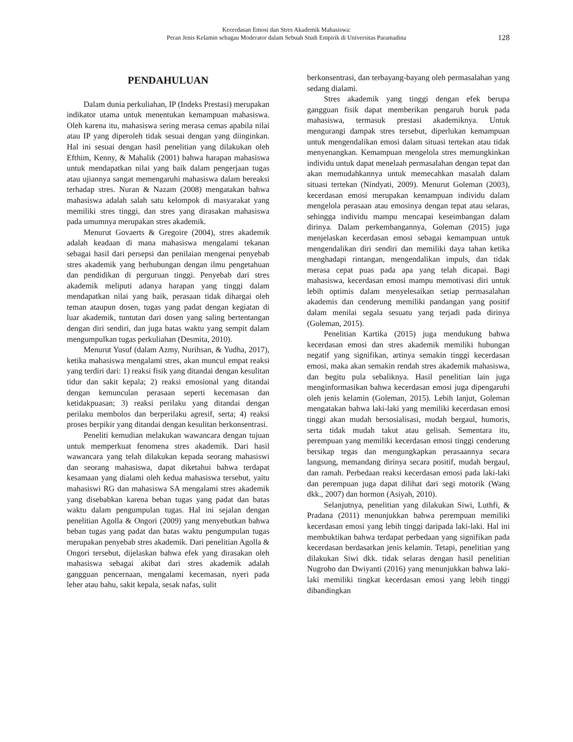Kecerdasan Emosi dan Stres Akademik Mahasiswa:
Peran Jenis Kelamin sebagau Moderator dalam Sebuah Studi Empirik di Universitas Paramadina
128
PENDAHULUAN
Dalam dunia perkuliahan, IP (Indeks Prestasi) merupakan indikator utama untuk menentukan kemampuan mahasiswa. Oleh karena itu, mahasiswa sering merasa cemas apabila nilai atau IP yang diperoleh tidak sesuai dengan yang diinginkan. Hal ini sesuai dengan hasil penelitian yang dilakukan oleh Efthim, Kenny, & Mahalik (2001) bahwa harapan mahasiswa untuk mendapatkan nilai yang baik dalam pengerjaan tugas atau ujiannya sangat memengaruhi mahasiswa dalam bereaksi terhadap stres. Nuran & Nazam (2008) mengatakan bahwa mahasiswa adalah salah satu kelompok di masyarakat yang memiliki stres tinggi, dan stres yang dirasakan mahasiswa pada umumnya merupakan stres akademik.
Menurut Govaerts & Gregoire (2004), stres akademik adalah keadaan di mana mahasiswa mengalami tekanan sebagai hasil dari persepsi dan penilaian mengenai penyebab stres akademik yang berhubungan dengan ilmu pengetahuan dan pendidikan di perguruan tinggi. Penyebab dari stres akademik meliputi adanya harapan yang tinggi dalam mendapatkan nilai yang baik, perasaan tidak dihargai oleh teman ataupun dosen, tugas yang padat dengan kegiatan di luar akademik, tuntutan dari dosen yang saling bertentangan dengan diri sendiri, dan juga batas waktu yang sempit dalam mengumpulkan tugas perkuliahan (Desmita, 2010).
Menurut Yusuf (dalam Azmy, Nurihsan, & Yudha, 2017), ketika mahasiswa mengalami stres, akan muncul empat reaksi yang terdiri dari: 1) reaksi fisik yang ditandai dengan kesulitan tidur dan sakit kepala; 2) reaksi emosional yang ditandai dengan kemunculan perasaan seperti kecemasan dan ketidakpuasan; 3) reaksi perilaku yang ditandai dengan perilaku membolos dan berperilaku agresif, serta; 4) reaksi proses berpikir yang ditandai dengan kesulitan berkonsentrasi.
Peneliti kemudian melakukan wawancara dengan tujuan untuk memperkuat fenomena stres akademik. Dari hasil wawancara yang telah dilakukan kepada seorang mahasiswi dan seorang mahasiswa, dapat diketahui bahwa terdapat kesamaan yang dialami oleh kedua mahasiswa tersebut, yaitu mahasiswi RG dan mahasiswa SA mengalami stres akademik yang disebabkan karena beban tugas yang padat dan batas waktu dalam pengumpulan tugas. Hal ini sejalan dengan penelitian Agolla & Ongori (2009) yang menyebutkan bahwa beban tugas yang padat dan batas waktu pengumpulan tugas merupakan penyebab stres akademik. Dari penelitian Agolla & Ongori tersebut, dijelaskan bahwa efek yang dirasakan oleh mahasiswa sebagai akibat dari stres akademik adalah gangguan pencernaan, mengalami kecemasan, nyeri pada leher atau bahu, sakit kepala, sesak nafas, sulit
berkonsentrasi, dan terbayang-bayang oleh permasalahan yang sedang dialami.
Stres akademik yang tinggi dengan efek berupa gangguan fisik dapat memberikan pengaruh buruk pada mahasiswa, termasuk prestasi akademiknya. Untuk mengurangi dampak stres tersebut, diperlukan kemampuan untuk mengendalikan emosi dalam situasi tertekan atau tidak menyenangkan. Kemampuan mengelola stres memungkinkan individu untuk dapat menelaah permasalahan dengan tepat dan akan memudahkannya untuk memecahkan masalah dalam situasi tertekan (Nindyati, 2009). Menurut Goleman (2003), kecerdasan emosi merupakan kemampuan individu dalam mengelola perasaan atau emosinya dengan tepat atau selaras, sehingga individu mampu mencapai keseimbangan dalam dirinya. Dalam perkembangannya, Goleman (2015) juga menjelaskan kecerdasan emosi sebagai kemampuan untuk mengendalikan diri sendiri dan memiliki daya tahan ketika menghadapi rintangan, mengendalikan impuls, dan tidak merasa cepat puas pada apa yang telah dicapai. Bagi mahasiswa, kecerdasan emosi mampu memotivasi diri untuk lebih optimis dalam menyelesaikan setiap permasalahan akademis dan cenderung memiliki pandangan yang positif dalam menilai segala sesuatu yang terjadi pada dirinya (Goleman, 2015).
Penelitian Kartika (2015) juga mendukung bahwa kecerdasan emosi dan stres akademik memiliki hubungan negatif yang signifikan, artinya semakin tinggi kecerdasan emosi, maka akan semakin rendah stres akademik mahasiswa, dan begitu pula sebaliknya. Hasil penelitian lain juga menginformasikan bahwa kecerdasan emosi juga dipengaruhi oleh jenis kelamin (Goleman, 2015). Lebih lanjut, Goleman mengatakan bahwa laki-laki yang memiliki kecerdasan emosi tinggi akan mudah bersosialisasi, mudah bergaul, humoris, serta tidak mudah takut atau gelisah. Sementara itu, perempuan yang memiliki kecerdasan emosi tinggi cenderung bersikap tegas dan mengungkapkan perasaannya secara langsung, memandang dirinya secara positif, mudah bergaul, dan ramah. Perbedaan reaksi kecerdasan emosi pada laki-laki dan perempuan juga dapat dilihat dari segi motorik (Wang dkk., 2007) dan hormon (Asiyah, 2010).
Selanjutnya, penelitian yang dilakukan Siwi, Luthfi, & Pradana (2011) menunjukkan bahwa perempuan memiliki kecerdasan emosi yang lebih tinggi daripada laki-laki. Hal ini membuktikan bahwa terdapat perbedaan yang signifikan pada kecerdasan berdasarkan jenis kelamin. Tetapi, penelitian yang dilakukan Siwi dkk. tidak selaras dengan hasil penelitian Nugroho dan Dwiyanti (2016) yang menunjukkan bahwa laki-laki memiliki tingkat kecerdasan emosi yang lebih tinggi dibandingkan